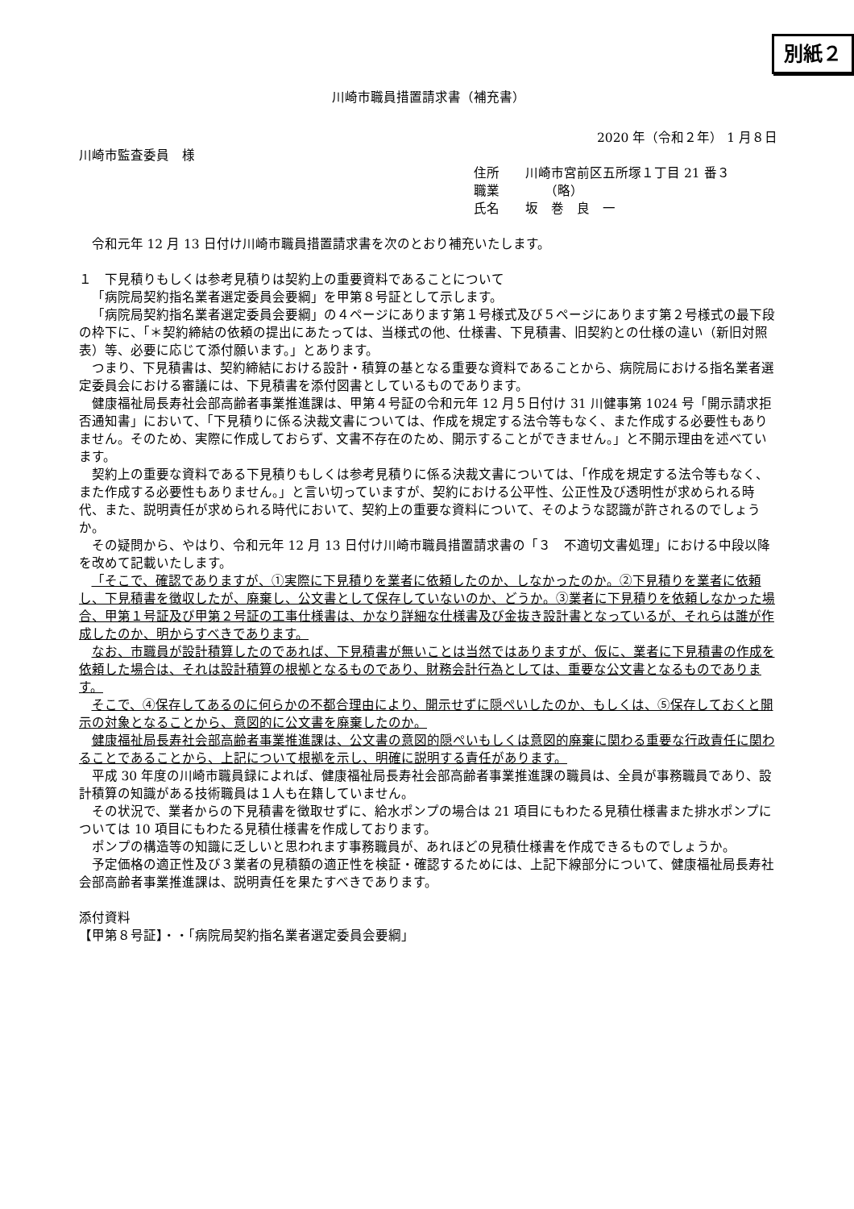別紙２
川崎市職員措置請求書（補充書）
2020 年（令和２年） 1 月８日
川崎市監査委員　様
住所　　川崎市宮前区五所塚１丁目 21 番３
職業　　　　（略）
氏名　　坂　巻　良　一
令和元年 12 月 13 日付け川崎市職員措置請求書を次のとおり補充いたします。
１　下見積りもしくは参考見積りは契約上の重要資料であることについて
「病院局契約指名業者選定委員会要綱」を甲第８号証として示します。
「病院局契約指名業者選定委員会要綱」の４ページにあります第１号様式及び５ページにあります第２号様式の最下段の枠下に、「＊契約締結の依頼の提出にあたっては、当様式の他、仕様書、下見積書、旧契約との仕様の違い（新旧対照表）等、必要に応じて添付願います。」とあります。
つまり、下見積書は、契約締結における設計・積算の基となる重要な資料であることから、病院局における指名業者選定委員会における審議には、下見積書を添付図書としているものであります。
健康福祉局長寿社会部高齢者事業推進課は、甲第４号証の令和元年 12 月５日付け 31 川健事第 1024 号「開示請求拒否通知書」において、「下見積りに係る決裁文書については、作成を規定する法令等もなく、また作成する必要性もありません。そのため、実際に作成しておらず、文書不存在のため、開示することができません。」と不開示理由を述べています。
契約上の重要な資料である下見積りもしくは参考見積りに係る決裁文書については、「作成を規定する法令等もなく、また作成する必要性もありません。」と言い切っていますが、契約における公平性、公正性及び透明性が求められる時代、また、説明責任が求められる時代において、契約上の重要な資料について、そのような認識が許されるのでしょうか。
その疑問から、やはり、令和元年 12 月 13 日付け川崎市職員措置請求書の「３　不適切文書処理」における中段以降を改めて記載いたします。
「そこで、確認でありますが、①実際に下見積りを業者に依頼したのか、しなかったのか。②下見積りを業者に依頼し、下見積書を徴収したが、廃棄し、公文書として保存していないのか、どうか。③業者に下見積りを依頼しなかった場合、甲第１号証及び甲第２号証の工事仕様書は、かなり詳細な仕様書及び金抜き設計書となっているが、それらは誰が作成したのか、明からすべきであります。
なお、市職員が設計積算したのであれば、下見積書が無いことは当然ではありますが、仮に、業者に下見積書の作成を依頼した場合は、それは設計積算の根拠となるものであり、財務会計行為としては、重要な公文書となるものであります。
そこで、④保存してあるのに何らかの不都合理由により、開示せずに隠ぺいしたのか、もしくは、⑤保存しておくと開示の対象となることから、意図的に公文書を廃棄したのか。
健康福祉局長寿社会部高齢者事業推進課は、公文書の意図的隠ぺいもしくは意図的廃棄に関わる重要な行政責任に関わることであることから、上記について根拠を示し、明確に説明する責任があります。
平成 30 年度の川崎市職員録によれば、健康福祉局長寿社会部高齢者事業推進課の職員は、全員が事務職員であり、設計積算の知識がある技術職員は１人も在籍していません。
その状況で、業者からの下見積書を徴取せずに、給水ポンプの場合は 21 項目にもわたる見積仕様書また排水ポンプについては 10 項目にもわたる見積仕様書を作成しております。
ポンプの構造等の知識に乏しいと思われます事務職員が、あれほどの見積仕様書を作成できるものでしょうか。
予定価格の適正性及び３業者の見積額の適正性を検証・確認するためには、上記下線部分について、健康福祉局長寿社会部高齢者事業推進課は、説明責任を果たすべきであります。
添付資料
【甲第８号証】・・「病院局契約指名業者選定委員会要綱」